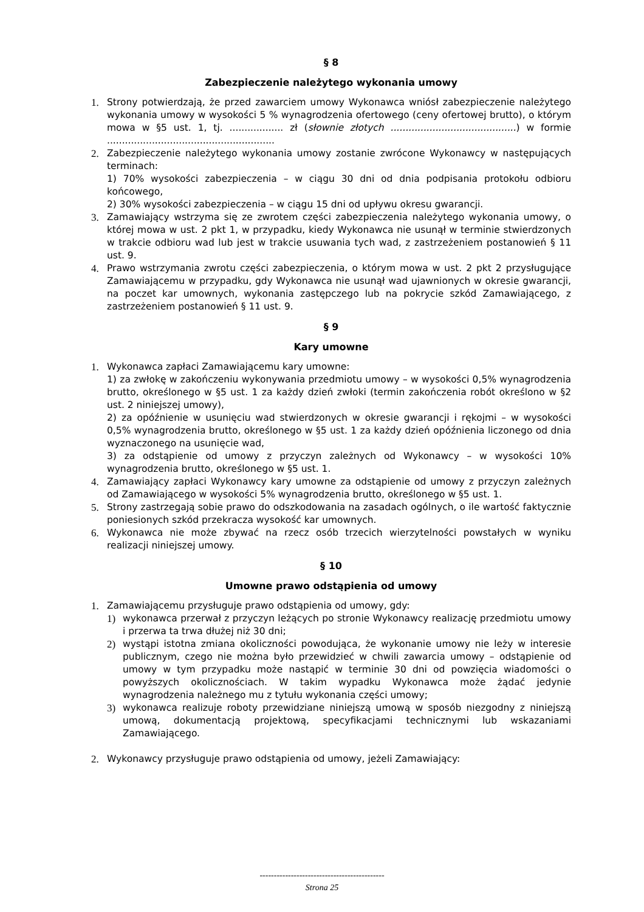§ 8
Zabezpieczenie należytego wykonania umowy
1. Strony potwierdzają, że przed zawarciem umowy Wykonawca wniósł zabezpieczenie należytego wykonania umowy w wysokości 5 % wynagrodzenia ofertowego (ceny ofertowej brutto), o którym mowa w §5 ust. 1, tj. .................. zł (słownie złotych ..........................................) w formie ........................................................
2. Zabezpieczenie należytego wykonania umowy zostanie zwrócone Wykonawcy w następujących terminach:
1) 70% wysokości zabezpieczenia – w ciągu 30 dni od dnia podpisania protokołu odbioru końcowego,
2) 30% wysokości zabezpieczenia – w ciągu 15 dni od upływu okresu gwarancji.
3. Zamawiający wstrzyma się ze zwrotem części zabezpieczenia należytego wykonania umowy, o której mowa w ust. 2 pkt 1, w przypadku, kiedy Wykonawca nie usunął w terminie stwierdzonych w trakcie odbioru wad lub jest w trakcie usuwania tych wad, z zastrzeżeniem postanowień § 11 ust. 9.
4. Prawo wstrzymania zwrotu części zabezpieczenia, o którym mowa w ust. 2 pkt 2 przysługujące Zamawiającemu w przypadku, gdy Wykonawca nie usunął wad ujawnionych w okresie gwarancji, na poczet kar umownych, wykonania zastępczego lub na pokrycie szkód Zamawiającego, z zastrzeżeniem postanowień § 11 ust. 9.
§ 9
Kary umowne
1. Wykonawca zapłaci Zamawiającemu kary umowne:
1) za zwłokę w zakończeniu wykonywania przedmiotu umowy – w wysokości 0,5% wynagrodzenia brutto, określonego w §5 ust. 1 za każdy dzień zwłoki (termin zakończenia robót określono w §2 ust. 2 niniejszej umowy),
2) za opóźnienie w usunięciu wad stwierdzonych w okresie gwarancji i rękojmi – w wysokości 0,5% wynagrodzenia brutto, określonego w §5 ust. 1 za każdy dzień opóźnienia liczonego od dnia wyznaczonego na usunięcie wad,
3) za odstąpienie od umowy z przyczyn zależnych od Wykonawcy – w wysokości 10% wynagrodzenia brutto, określonego w §5 ust. 1.
4. Zamawiający zapłaci Wykonawcy kary umowne za odstąpienie od umowy z przyczyn zależnych od Zamawiającego w wysokości 5% wynagrodzenia brutto, określonego w §5 ust. 1.
5. Strony zastrzegają sobie prawo do odszkodowania na zasadach ogólnych, o ile wartość faktycznie poniesionych szkód przekracza wysokość kar umownych.
6. Wykonawca nie może zbywać na rzecz osób trzecich wierzytelności powstałych w wyniku realizacji niniejszej umowy.
§ 10
Umowne prawo odstąpienia od umowy
1. Zamawiającemu przysługuje prawo odstąpienia od umowy, gdy:
1) wykonawca przerwał z przyczyn leżących po stronie Wykonawcy realizację przedmiotu umowy i przerwa ta trwa dłużej niż 30 dni;
2) wystąpi istotna zmiana okoliczności powodująca, że wykonanie umowy nie leży w interesie publicznym, czego nie można było przewidzieć w chwili zawarcia umowy – odstąpienie od umowy w tym przypadku może nastąpić w terminie 30 dni od powzięcia wiadomości o powyższych okolicznościach. W takim wypadku Wykonawca może żądać jedynie wynagrodzenia należnego mu z tytułu wykonania części umowy;
3) wykonawca realizuje roboty przewidziane niniejszą umową w sposób niezgodny z niniejszą umową, dokumentacją projektową, specyfikacjami technicznymi lub wskazaniami Zamawiającego.
2. Wykonawcy przysługuje prawo odstąpienia od umowy, jeżeli Zamawiający:
--------------------------------------------
Strona 25